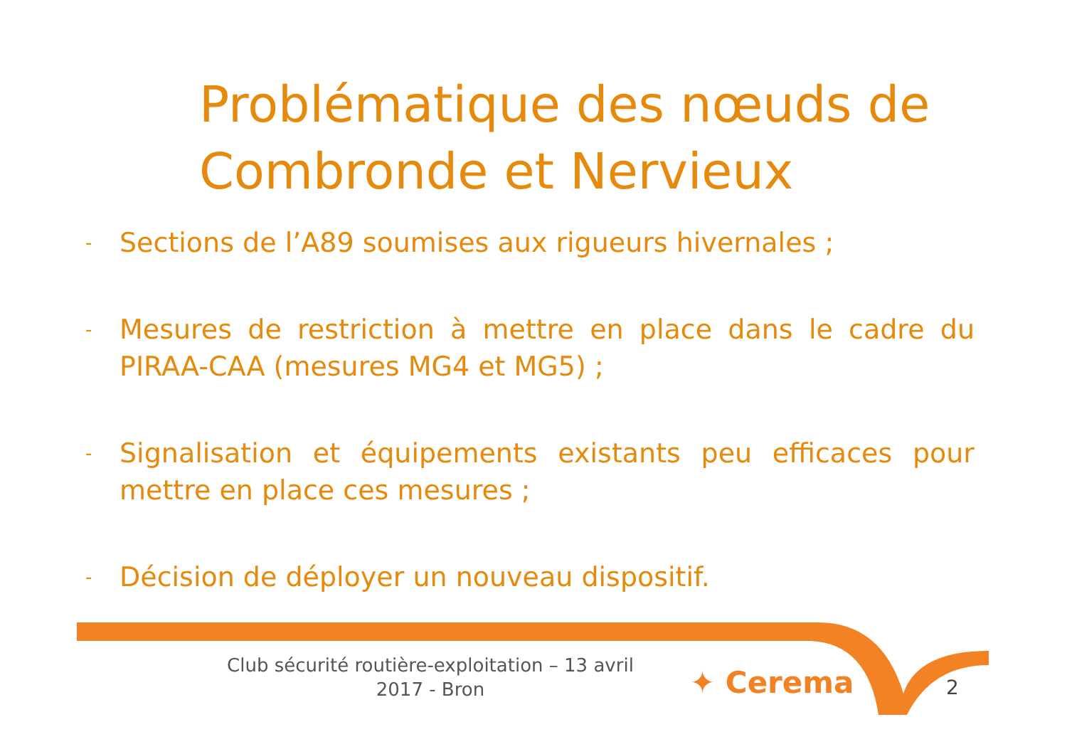Problématique des nœuds de Combronde et Nervieux
- Sections de l’A89 soumises aux rigueurs hivernales ;
- Mesures de restriction à mettre en place dans le cadre du PIRAA-CAA (mesures MG4 et MG5) ;
- Signalisation et équipements existants peu efficaces pour mettre en place ces mesures ;
- Décision de déployer un nouveau dispositif.
Club sécurité routière-exploitation – 13 avril 2017 - Bron
✦ Cerema 2